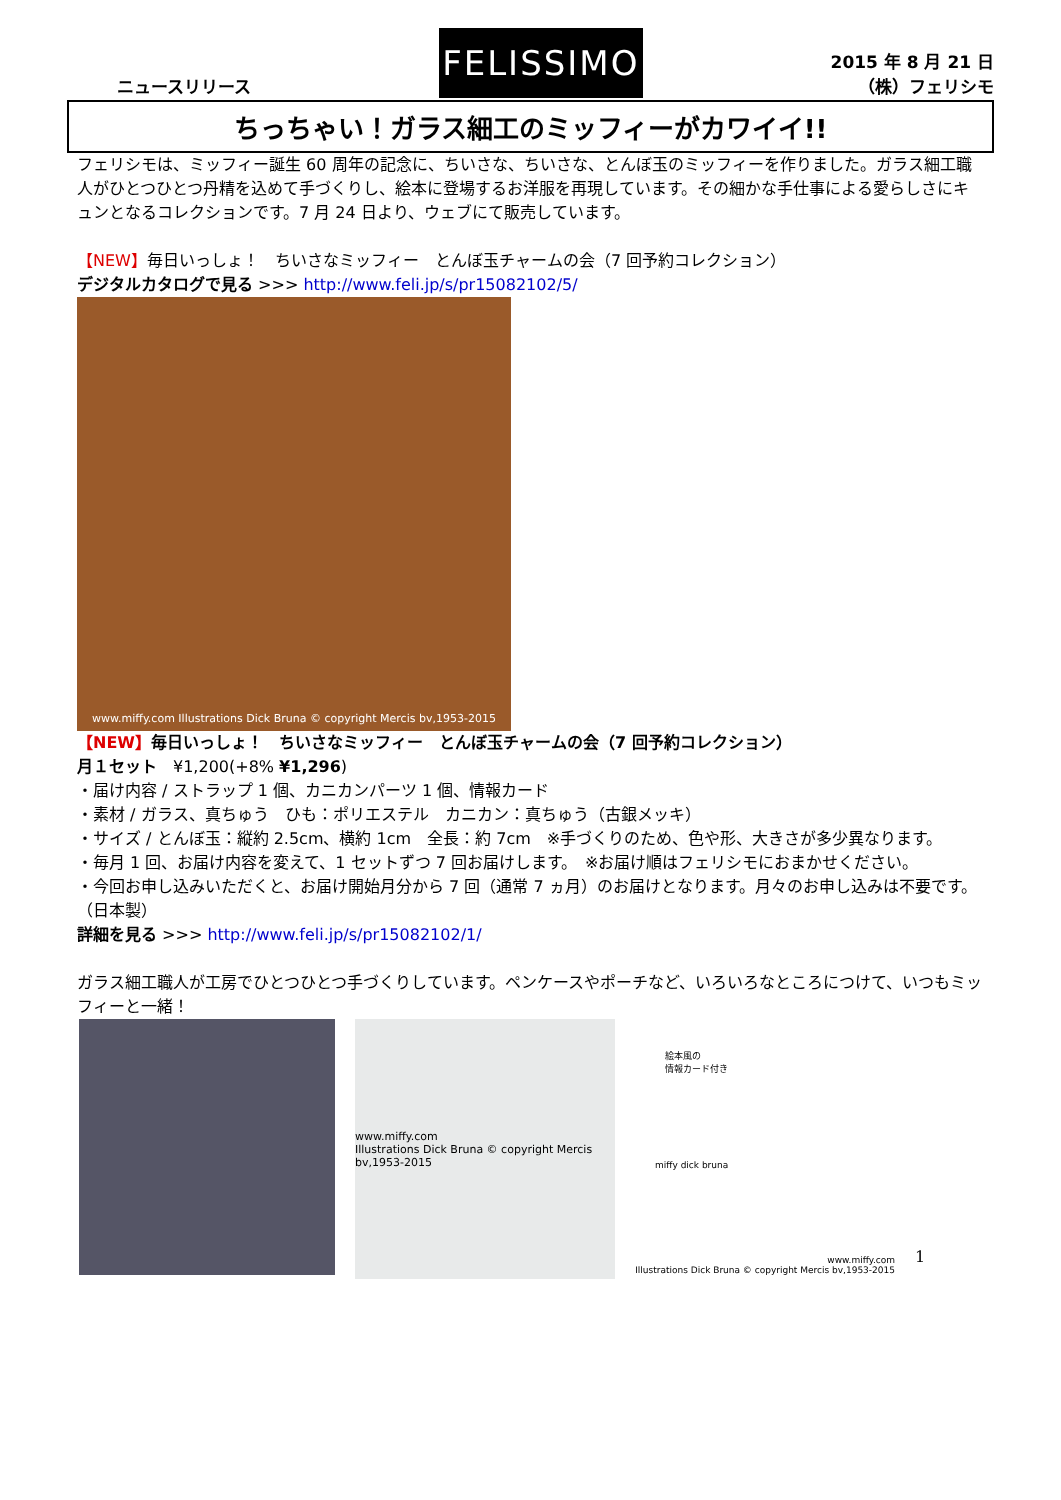ニュースリリース
FELISSIMO
2015 年 8 月 21 日
（株）フェリシモ
ちっちゃい！ガラス細工のミッフィーがカワイイ!!
フェリシモは、ミッフィー誕生 60 周年の記念に、ちいさな、ちいさな、とんぼ玉のミッフィーを作りました。ガラス細工職人がひとつひとつ丹精を込めて手づくりし、絵本に登場するお洋服を再現しています。その細かな手仕事による愛らしさにキュンとなるコレクションです。7 月 24 日より、ウェブにて販売しています。
【NEW】毎日いっしょ！　ちいさなミッフィー　とんぼ玉チャームの会（7 回予約コレクション）
デジタルカタログで見る >>> http://www.feli.jp/s/pr15082102/5/
www.miffy.com Illustrations Dick Bruna © copyright Mercis bv,1953-2015
【NEW】毎日いっしょ！　ちいさなミッフィー　とんぼ玉チャームの会（7 回予約コレクション）
月１セット　¥1,200(+8% ¥1,296)
・届け内容 / ストラップ 1 個、カニカンパーツ 1 個、情報カード
・素材 / ガラス、真ちゅう　ひも：ポリエステル　カニカン：真ちゅう（古銀メッキ）
・サイズ / とんぼ玉：縦約 2.5cm、横約 1cm　全長：約 7cm　※手づくりのため、色や形、大きさが多少異なります。
・毎月 1 回、お届け内容を変えて、1 セットずつ 7 回お届けします。　※お届け順はフェリシモにおまかせください。
・今回お申し込みいただくと、お届け開始月分から 7 回（通常 7 ヵ月）のお届けとなります。月々のお申し込みは不要です。
（日本製）
詳細を見る >>> http://www.feli.jp/s/pr15082102/1/
ガラス細工職人が工房でひとつひとつ手づくりしています。ペンケースやポーチなど、いろいろなところにつけて、いつもミッフィーと一緒！
www.miffy.com
Illustrations Dick Bruna © copyright Mercis bv,1953-2015
絵本風の
情報カード付き
miffy dick bruna
www.miffy.com
Illustrations Dick Bruna © copyright Mercis bv,1953-2015
1